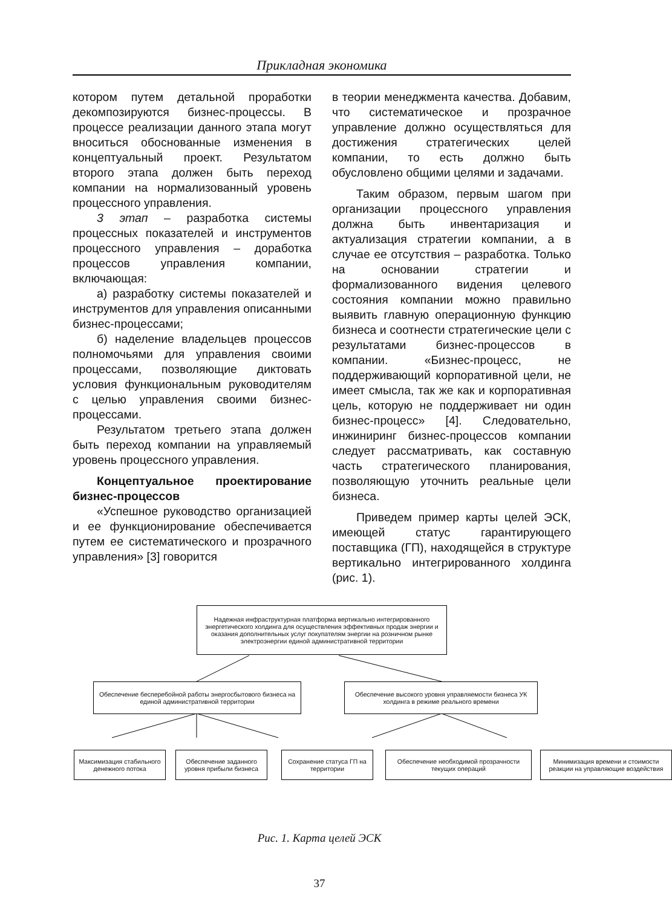Прикладная экономика
котором путем детальной проработки декомпозируются бизнес-процессы. В процессе реализации данного этапа могут вноситься обоснованные изменения в концептуальный проект. Результатом второго этапа должен быть переход компании на нормализованный уровень процессного управления.
3 этап – разработка системы процессных показателей и инструментов процессного управления – доработка процессов управления компании, включающая:
а) разработку системы показателей и инструментов для управления описанными бизнес-процессами;
б) наделение владельцев процессов полномочьями для управления своими процессами, позволяющие диктовать условия функциональным руководителям с целью управления своими бизнес-процессами.
Результатом третьего этапа должен быть переход компании на управляемый уровень процессного управления.
Концептуальное проектирование бизнес-процессов
«Успешное руководство организацией и ее функционирование обеспечивается путем ее систематического и прозрачного управления» [3] говорится
в теории менеджмента качества. Добавим, что систематическое и прозрачное управление должно осуществляться для достижения стратегических целей компании, то есть должно быть обусловлено общими целями и задачами.
Таким образом, первым шагом при организации процессного управления должна быть инвентаризация и актуализация стратегии компании, а в случае ее отсутствия – разработка. Только на основании стратегии и формализованного видения целевого состояния компании можно правильно выявить главную операционную функцию бизнеса и соотнести стратегические цели с результатами бизнес-процессов в компании. «Бизнес-процесс, не поддерживающий корпоративной цели, не имеет смысла, так же как и корпоративная цель, которую не поддерживает ни один бизнес-процесс» [4]. Следовательно, инжиниринг бизнес-процессов компании следует рассматривать, как составную часть стратегического планирования, позволяющую уточнить реальные цели бизнеса.
Приведем пример карты целей ЭСК, имеющей статус гарантирующего поставщика (ГП), находящейся в структуре вертикально интегрированного холдинга (рис. 1).
Надежная инфраструктурная платформа вертикально интегрированного энергетического холдинга для осуществления эффективных продаж энергии и оказания дополнительных услуг покупателям энергии на розничном рынке электроэнергии единой административной территории
Обеспечение бесперебойной работы энергосбытового бизнеса на единой административной территории
Обеспечение высокого уровня управляемости бизнеса УК холдинга в режиме реального времени
Максимизация стабильного денежного потока
Обеспечение заданного уровня прибыли бизнеса
Сохранение статуса ГП на территории
Обеспечение необходимой прозрачности текущих операций
Минимизация времени и стоимости реакции на управляющие воздействия
Рис. 1. Карта целей ЭСК
37